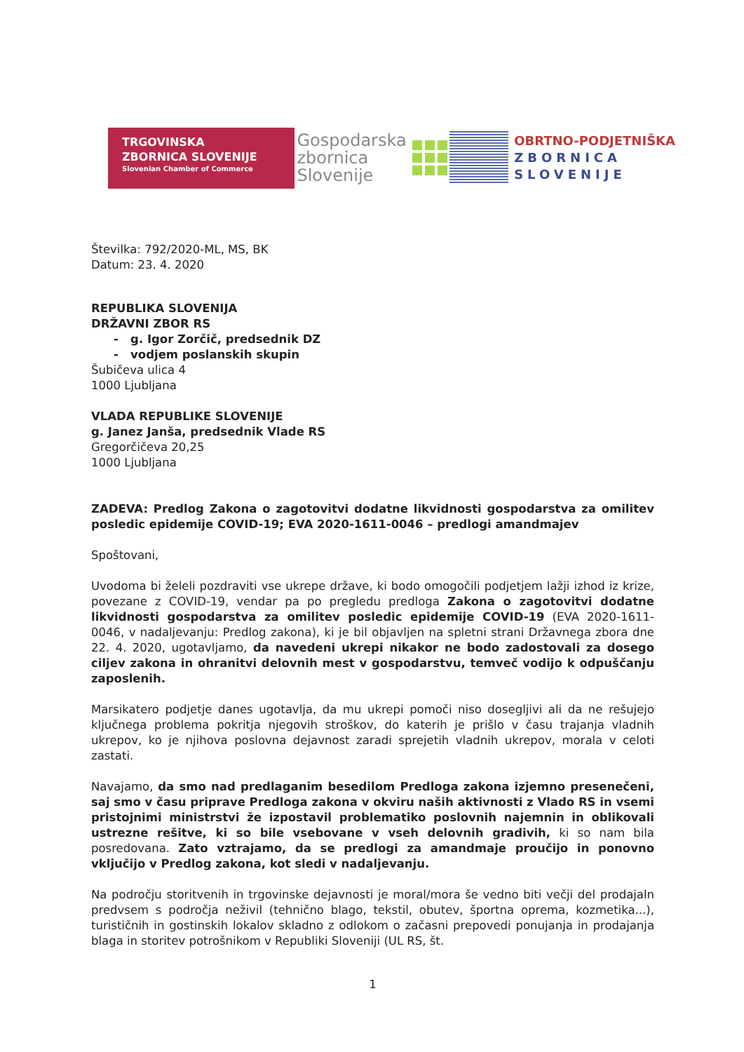TRGOVINSKA
ZBORNICA SLOVENIJE
Slovenian Chamber of Commerce
Gospodarska
zbornica
Slovenije
OBRTNO-PODJETNIŠKA
ZBORNICA
SLOVENIJE
Številka: 792/2020-ML, MS, BK
Datum: 23. 4. 2020
REPUBLIKA SLOVENIJA
DRŽAVNI ZBOR RS
- g. Igor Zorčič, predsednik DZ
- vodjem poslanskih skupin
Šubičeva ulica 4
1000 Ljubljana
VLADA REPUBLIKE SLOVENIJE
g. Janez Janša, predsednik Vlade RS
Gregorčičeva 20,25
1000 Ljubljana
ZADEVA: Predlog Zakona o zagotovitvi dodatne likvidnosti gospodarstva za omilitev posledic epidemije COVID-19; EVA 2020-1611-0046 – predlogi amandmajev
Spoštovani,
Uvodoma bi želeli pozdraviti vse ukrepe države, ki bodo omogočili podjetjem lažji izhod iz krize, povezane z COVID-19, vendar pa po pregledu predloga Zakona o zagotovitvi dodatne likvidnosti gospodarstva za omilitev posledic epidemije COVID-19 (EVA 2020-1611-0046, v nadaljevanju: Predlog zakona), ki je bil objavljen na spletni strani Državnega zbora dne 22. 4. 2020, ugotavljamo, da navedeni ukrepi nikakor ne bodo zadostovali za dosego ciljev zakona in ohranitvi delovnih mest v gospodarstvu, temveč vodijo k odpuščanju zaposlenih.
Marsikatero podjetje danes ugotavlja, da mu ukrepi pomoči niso dosegljivi ali da ne rešujejo ključnega problema pokritja njegovih stroškov, do katerih je prišlo v času trajanja vladnih ukrepov, ko je njihova poslovna dejavnost zaradi sprejetih vladnih ukrepov, morala v celoti zastati.
Navajamo, da smo nad predlaganim besedilom Predloga zakona izjemno presenečeni, saj smo v času priprave Predloga zakona v okviru naših aktivnosti z Vlado RS in vsemi pristojnimi ministrstvi že izpostavil problematiko poslovnih najemnin in oblikovali ustrezne rešitve, ki so bile vsebovane v vseh delovnih gradivih, ki so nam bila posredovana. Zato vztrajamo, da se predlogi za amandmaje proučijo in ponovno vključijo v Predlog zakona, kot sledi v nadaljevanju.
Na področju storitvenih in trgovinske dejavnosti je moral/mora še vedno biti večji del prodajaln predvsem s področja neživil (tehnično blago, tekstil, obutev, športna oprema, kozmetika...), turističnih in gostinskih lokalov skladno z odlokom o začasni prepovedi ponujanja in prodajanja blaga in storitev potrošnikom v Republiki Sloveniji (UL RS, št.
1